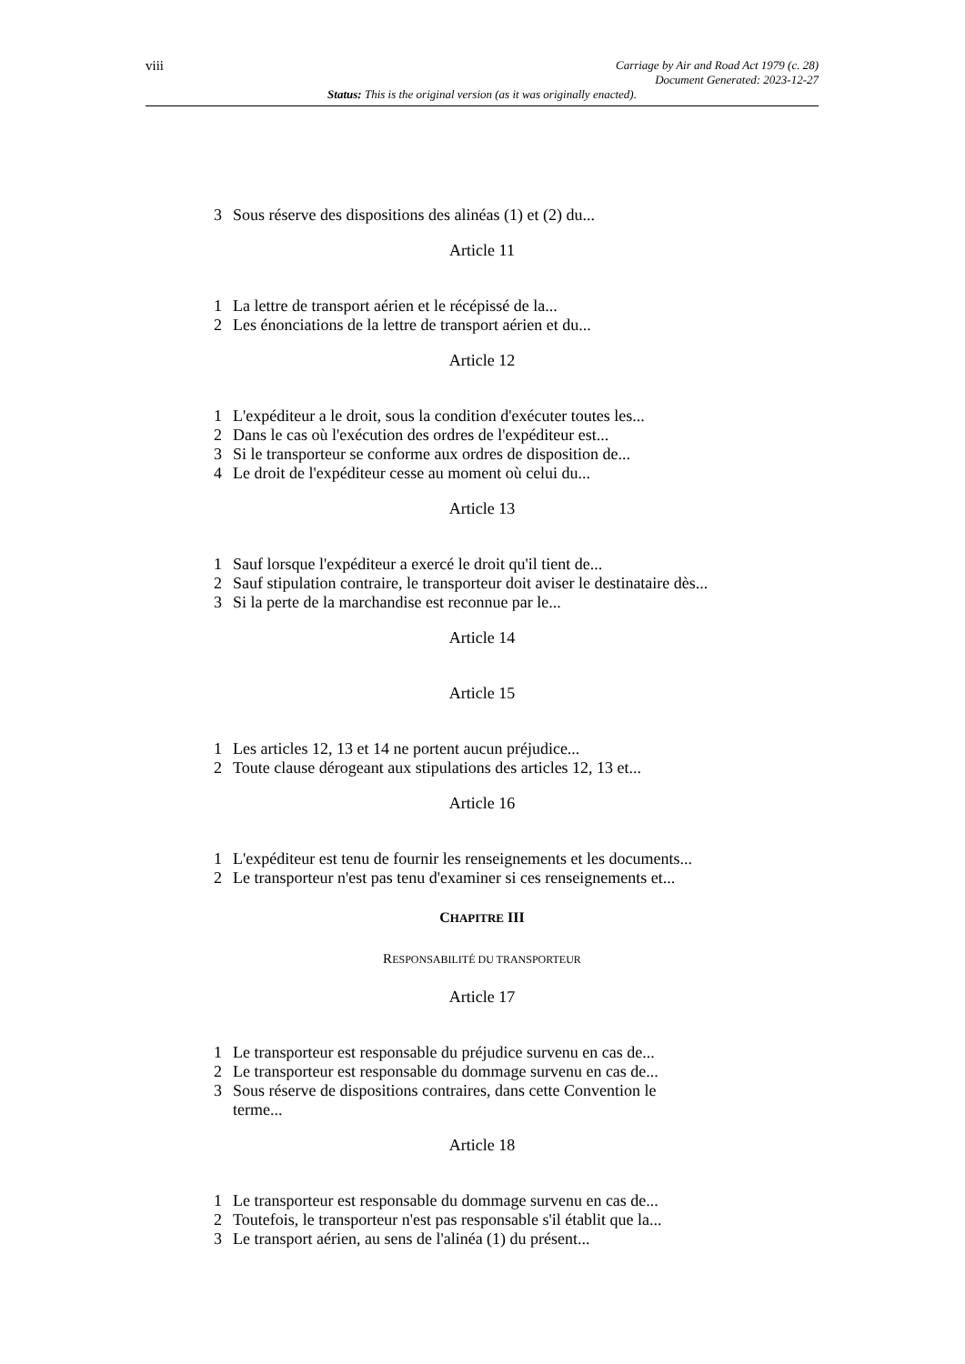viii
Carriage by Air and Road Act 1979 (c. 28)
Document Generated: 2023-12-27
Status: This is the original version (as it was originally enacted).
3 Sous réserve des dispositions des alinéas (1) et (2) du...
Article 11
1 La lettre de transport aérien et le récépissé de la...
2 Les énonciations de la lettre de transport aérien et du...
Article 12
1 L'expéditeur a le droit, sous la condition d'exécuter toutes les...
2 Dans le cas où l'exécution des ordres de l'expéditeur est...
3 Si le transporteur se conforme aux ordres de disposition de...
4 Le droit de l'expéditeur cesse au moment où celui du...
Article 13
1 Sauf lorsque l'expéditeur a exercé le droit qu'il tient de...
2 Sauf stipulation contraire, le transporteur doit aviser le destinataire dès...
3 Si la perte de la marchandise est reconnue par le...
Article 14
Article 15
1 Les articles 12, 13 et 14 ne portent aucun préjudice...
2 Toute clause dérogeant aux stipulations des articles 12, 13 et...
Article 16
1 L'expéditeur est tenu de fournir les renseignements et les documents...
2 Le transporteur n'est pas tenu d'examiner si ces renseignements et...
CHAPITRE III
RESPONSABILITÉ DU TRANSPORTEUR
Article 17
1 Le transporteur est responsable du préjudice survenu en cas de...
2 Le transporteur est responsable du dommage survenu en cas de...
3 Sous réserve de dispositions contraires, dans cette Convention le
terme...
Article 18
1 Le transporteur est responsable du dommage survenu en cas de...
2 Toutefois, le transporteur n'est pas responsable s'il établit que la...
3 Le transport aérien, au sens de l'alinéa (1) du présent...